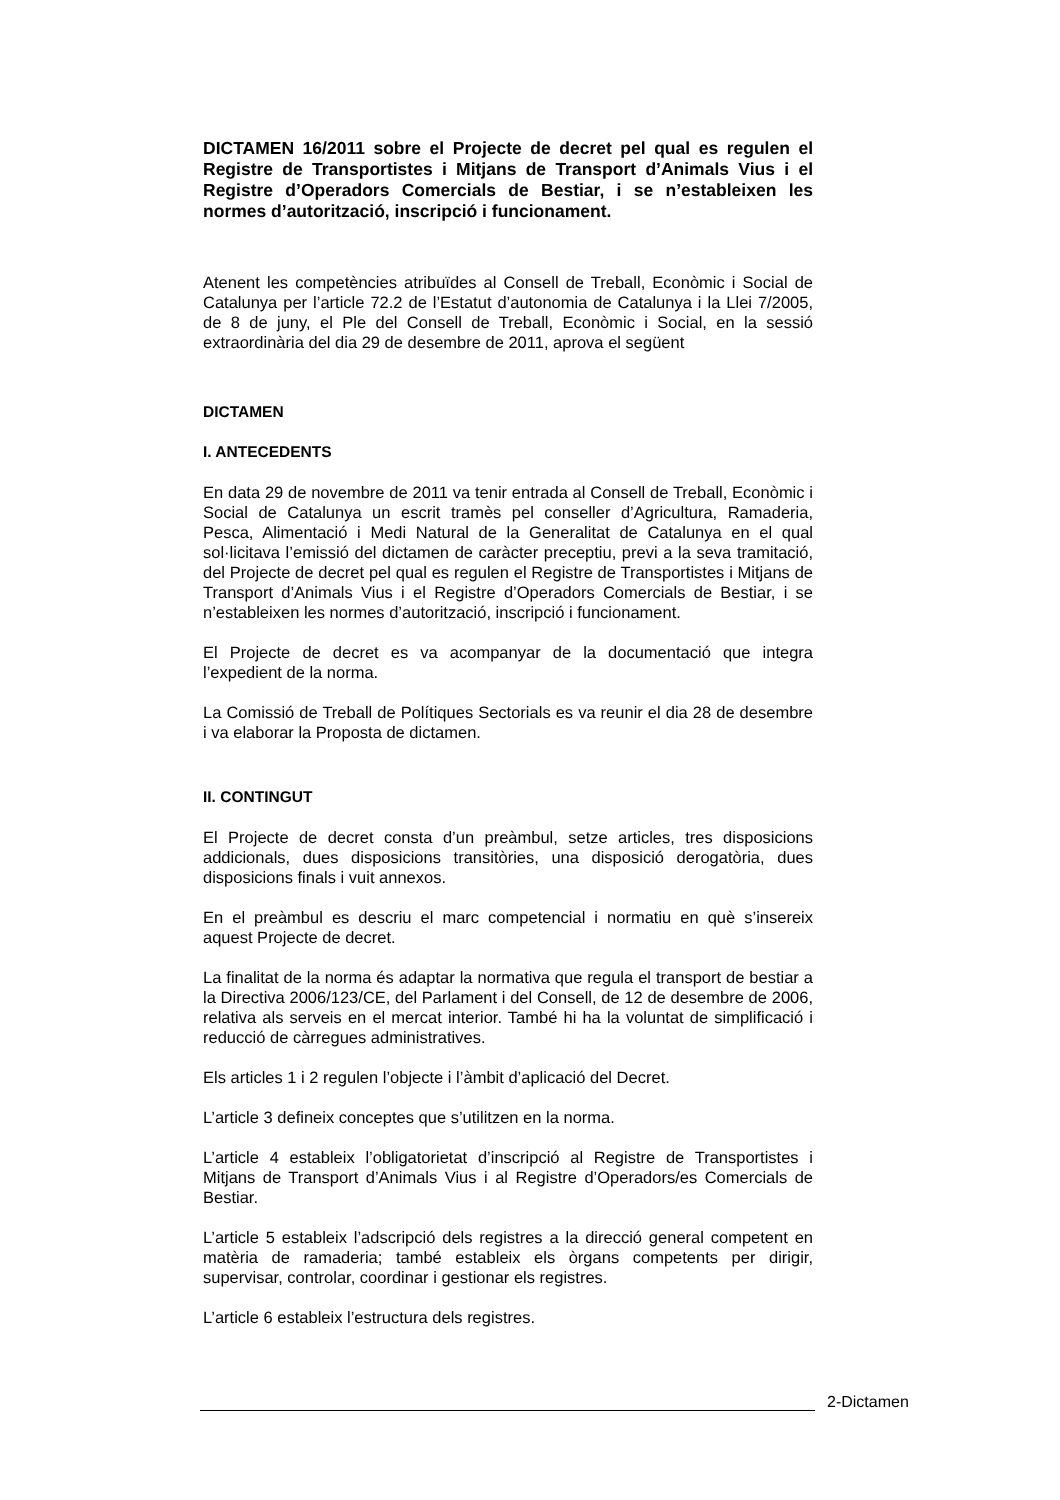DICTAMEN 16/2011 sobre el Projecte de decret pel qual es regulen el Registre de Transportistes i Mitjans de Transport d’Animals Vius i el Registre d’Operadors Comercials de Bestiar, i se n’estableixen les normes d’autorització, inscripció i funcionament.
Atenent les competències atribuïdes al Consell de Treball, Econòmic i Social de Catalunya per l’article 72.2 de l’Estatut d’autonomia de Catalunya i la Llei 7/2005, de 8 de juny, el Ple del Consell de Treball, Econòmic i Social, en la sessió extraordinària del dia 29 de desembre de 2011, aprova el següent
DICTAMEN
I. ANTECEDENTS
En data 29 de novembre de 2011 va tenir entrada al Consell de Treball, Econòmic i Social de Catalunya un escrit tramès pel conseller d’Agricultura, Ramaderia, Pesca, Alimentació i Medi Natural de la Generalitat de Catalunya en el qual sol·licitava l’emissió del dictamen de caràcter preceptiu, previ a la seva tramitació, del Projecte de decret pel qual es regulen el Registre de Transportistes i Mitjans de Transport d’Animals Vius i el Registre d’Operadors Comercials de Bestiar, i se n’estableixen les normes d’autorització, inscripció i funcionament.
El Projecte de decret es va acompanyar de la documentació que integra l’expedient de la norma.
La Comissió de Treball de Polítiques Sectorials es va reunir el dia 28 de desembre i va elaborar la Proposta de dictamen.
II. CONTINGUT
El Projecte de decret consta d’un preàmbul, setze articles, tres disposicions addicionals, dues disposicions transitòries, una disposició derogatòria, dues disposicions finals i vuit annexos.
En el preàmbul es descriu el marc competencial i normatiu en què s’insereix aquest Projecte de decret.
La finalitat de la norma és adaptar la normativa que regula el transport de bestiar a la Directiva 2006/123/CE, del Parlament i del Consell, de 12 de desembre de 2006, relativa als serveis en el mercat interior. També hi ha la voluntat de simplificació i reducció de càrregues administratives.
Els articles 1 i 2 regulen l’objecte i l’àmbit d’aplicació del Decret.
L’article 3 defineix conceptes que s’utilitzen en la norma.
L’article 4 estableix l’obligatorietat d’inscripció al Registre de Transportistes i Mitjans de Transport d’Animals Vius i al Registre d’Operadors/es Comercials de Bestiar.
L’article 5 estableix l’adscripció dels registres a la direcció general competent en matèria de ramaderia; també estableix els òrgans competents per dirigir, supervisar, controlar, coordinar i gestionar els registres.
L’article 6 estableix l’estructura dels registres.
2-Dictamen